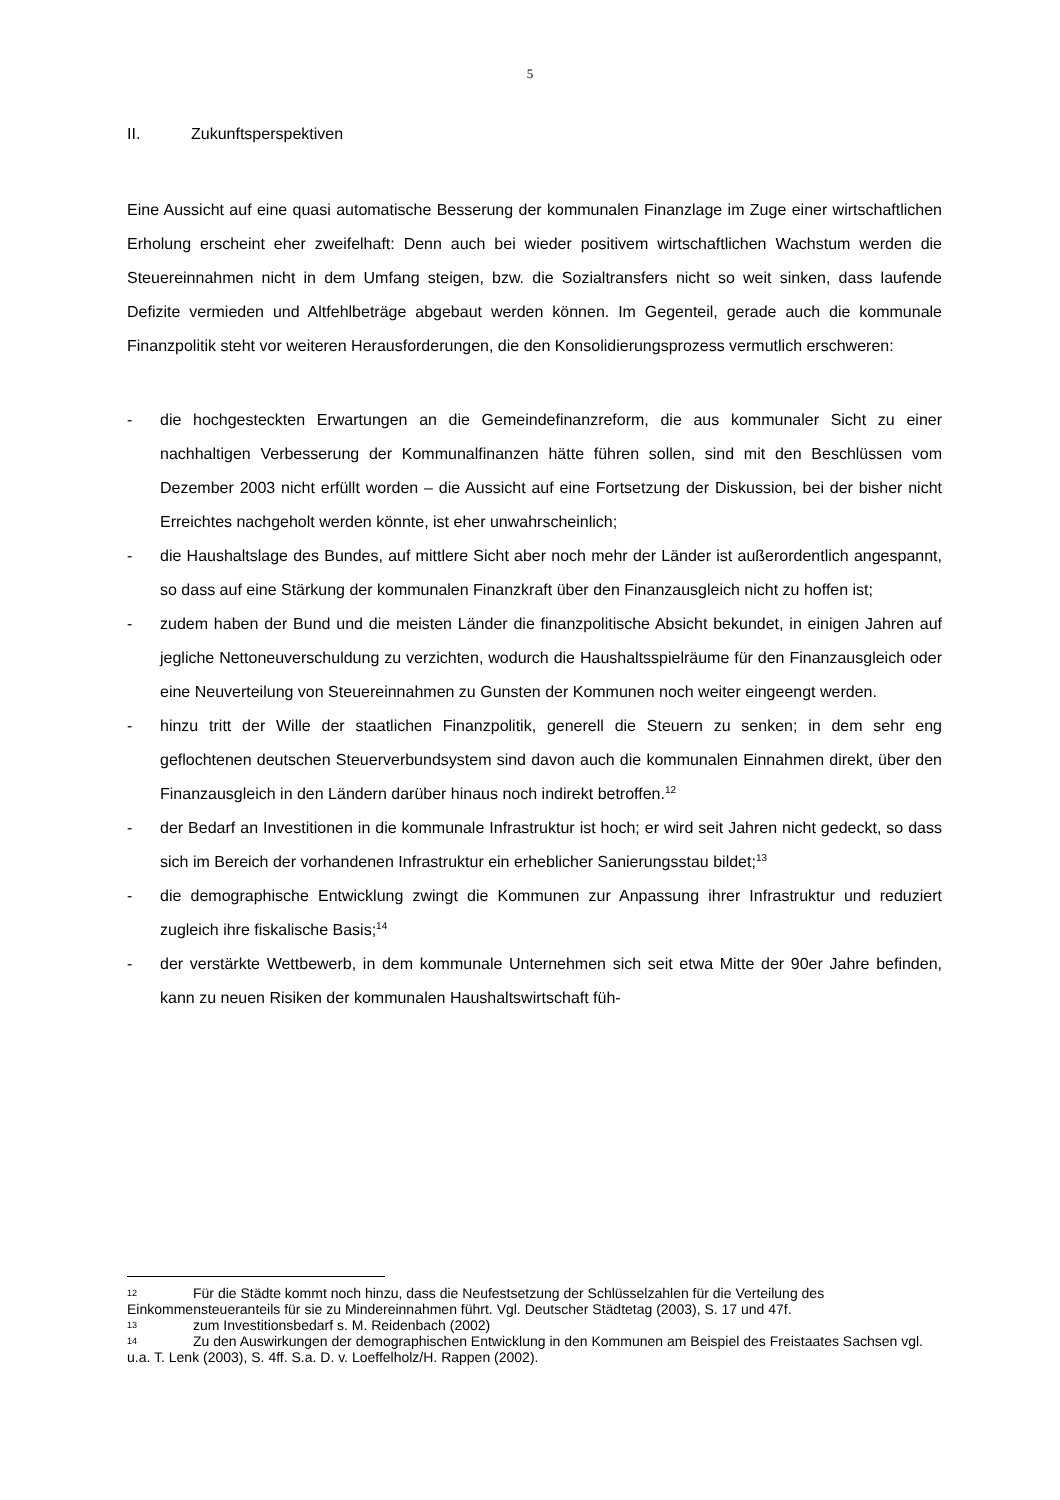5
II. Zukunftsperspektiven
Eine Aussicht auf eine quasi automatische Besserung der kommunalen Finanzlage im Zuge einer wirtschaftlichen Erholung erscheint eher zweifelhaft: Denn auch bei wieder positivem wirtschaftlichen Wachstum werden die Steuereinnahmen nicht in dem Umfang steigen, bzw. die Sozialtransfers nicht so weit sinken, dass laufende Defizite vermieden und Altfehlbeträge abgebaut werden können. Im Gegenteil, gerade auch die kommunale Finanzpolitik steht vor weiteren Herausforderungen, die den Konsolidierungsprozess vermutlich erschweren:
- die hochgesteckten Erwartungen an die Gemeindefinanzreform, die aus kommunaler Sicht zu einer nachhaltigen Verbesserung der Kommunalfinanzen hätte führen sollen, sind mit den Beschlüssen vom Dezember 2003 nicht erfüllt worden – die Aussicht auf eine Fortsetzung der Diskussion, bei der bisher nicht Erreichtes nachgeholt werden könnte, ist eher unwahrscheinlich;
- die Haushaltslage des Bundes, auf mittlere Sicht aber noch mehr der Länder ist außerordentlich angespannt, so dass auf eine Stärkung der kommunalen Finanzkraft über den Finanzausgleich nicht zu hoffen ist;
- zudem haben der Bund und die meisten Länder die finanzpolitische Absicht bekundet, in einigen Jahren auf jegliche Nettoneuverschuldung zu verzichten, wodurch die Haushaltsspielräume für den Finanzausgleich oder eine Neuverteilung von Steuereinnahmen zu Gunsten der Kommunen noch weiter eingeengt werden.
- hinzu tritt der Wille der staatlichen Finanzpolitik, generell die Steuern zu senken; in dem sehr eng geflochtenen deutschen Steuerverbundsystem sind davon auch die kommunalen Einnahmen direkt, über den Finanzausgleich in den Ländern darüber hinaus noch indirekt betroffen.<sup>12</sup>
- der Bedarf an Investitionen in die kommunale Infrastruktur ist hoch; er wird seit Jahren nicht gedeckt, so dass sich im Bereich der vorhandenen Infrastruktur ein erheblicher Sanierungsstau bildet;<sup>13</sup>
- die demographische Entwicklung zwingt die Kommunen zur Anpassung ihrer Infrastruktur und reduziert zugleich ihre fiskalische Basis;<sup>14</sup>
- der verstärkte Wettbewerb, in dem kommunale Unternehmen sich seit etwa Mitte der 90er Jahre befinden, kann zu neuen Risiken der kommunalen Haushaltswirtschaft füh-
12 Für die Städte kommt noch hinzu, dass die Neufestsetzung der Schlüsselzahlen für die Verteilung des Einkommensteueranteils für sie zu Mindereinnahmen führt. Vgl. Deutscher Städtetag (2003), S. 17 und 47f.
13 zum Investitionsbedarf s. M. Reidenbach (2002)
14 Zu den Auswirkungen der demographischen Entwicklung in den Kommunen am Beispiel des Freistaates Sachsen vgl. u.a. T. Lenk (2003), S. 4ff. S.a. D. v. Loeffelholz/H. Rappen (2002).